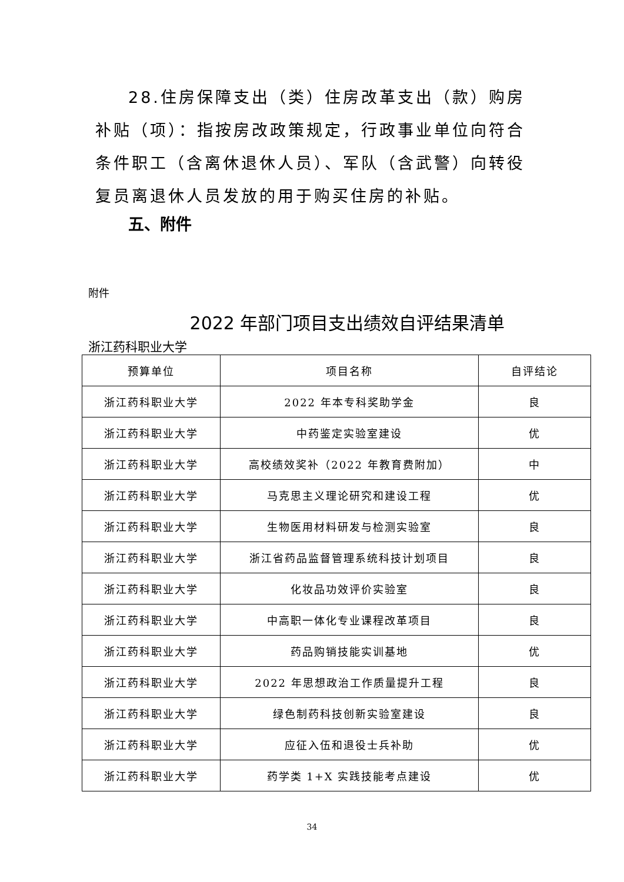28.住房保障支出（类）住房改革支出（款）购房补贴（项）：指按房改政策规定，行政事业单位向符合条件职工（含离休退休人员）、军队（含武警）向转役复员离退休人员发放的用于购买住房的补贴。
五、附件
附件
2022 年部门项目支出绩效自评结果清单
浙江药科职业大学
| 预算单位 | 项目名称 | 自评结论 |
| --- | --- | --- |
| 浙江药科职业大学 | 2022 年本专科奖助学金 | 良 |
| 浙江药科职业大学 | 中药鉴定实验室建设 | 优 |
| 浙江药科职业大学 | 高校绩效奖补（2022 年教育费附加） | 中 |
| 浙江药科职业大学 | 马克思主义理论研究和建设工程 | 优 |
| 浙江药科职业大学 | 生物医用材料研发与检测实验室 | 良 |
| 浙江药科职业大学 | 浙江省药品监督管理系统科技计划项目 | 良 |
| 浙江药科职业大学 | 化妆品功效评价实验室 | 良 |
| 浙江药科职业大学 | 中高职一体化专业课程改革项目 | 良 |
| 浙江药科职业大学 | 药品购销技能实训基地 | 优 |
| 浙江药科职业大学 | 2022 年思想政治工作质量提升工程 | 良 |
| 浙江药科职业大学 | 绿色制药科技创新实验室建设 | 良 |
| 浙江药科职业大学 | 应征入伍和退役士兵补助 | 优 |
| 浙江药科职业大学 | 药学类 1+X 实践技能考点建设 | 优 |
34